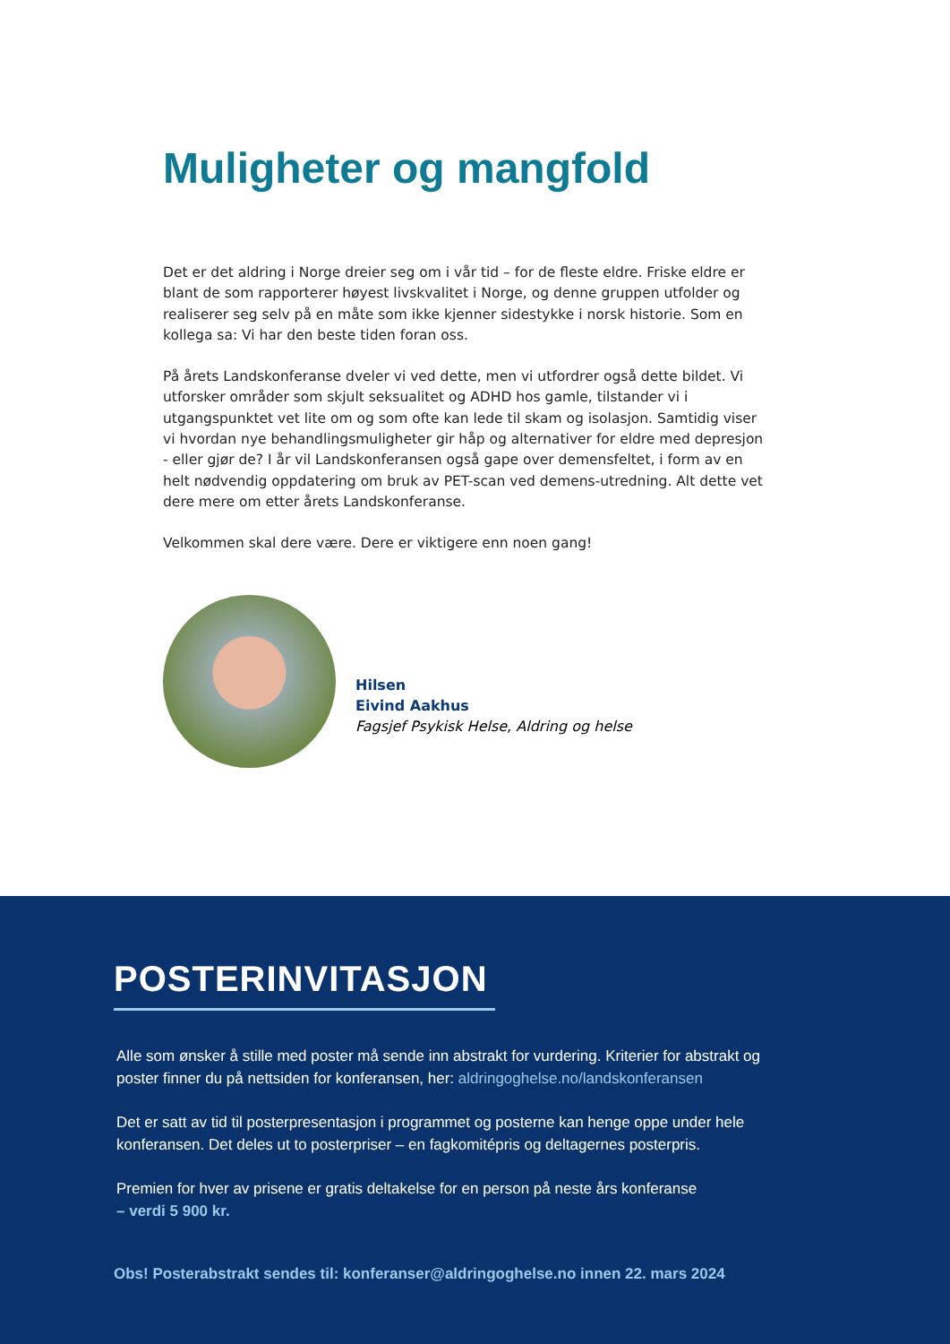Muligheter og mangfold
Det er det aldring i Norge dreier seg om i vår tid – for de fleste eldre. Friske eldre er blant de som rapporterer høyest livskvalitet i Norge, og denne gruppen utfolder og realiserer seg selv på en måte som ikke kjenner sidestykke i norsk historie. Som en kollega sa: Vi har den beste tiden foran oss.
På årets Landskonferanse dveler vi ved dette, men vi utfordrer også dette bildet. Vi utforsker områder som skjult seksualitet og ADHD hos gamle, tilstander vi i utgangspunktet vet lite om og som ofte kan lede til skam og isolasjon. Samtidig viser vi hvordan nye behandlingsmuligheter gir håp og alternativer for eldre med depresjon - eller gjør de? I år vil Landskonferansen også gape over demensfeltet, i form av en helt nødvendig oppdatering om bruk av PET-scan ved demens-utredning. Alt dette vet dere mere om etter årets Landskonferanse.
Velkommen skal dere være. Dere er viktigere enn noen gang!
Hilsen
Eivind Aakhus
Fagsjef Psykisk Helse, Aldring og helse
POSTERINVITASJON
Alle som ønsker å stille med poster må sende inn abstrakt for vurdering. Kriterier for abstrakt og poster finner du på nettsiden for konferansen, her: aldringoghelse.no/landskonferansen
Det er satt av tid til posterpresentasjon i programmet og posterne kan henge oppe under hele konferansen. Det deles ut to posterpriser – en fagkomitépris og deltagernes posterpris.
Premien for hver av prisene er gratis deltakelse for en person på neste års konferanse
– verdi 5 900 kr.
Obs! Posterabstrakt sendes til: konferanser@aldringoghelse.no innen 22. mars 2024